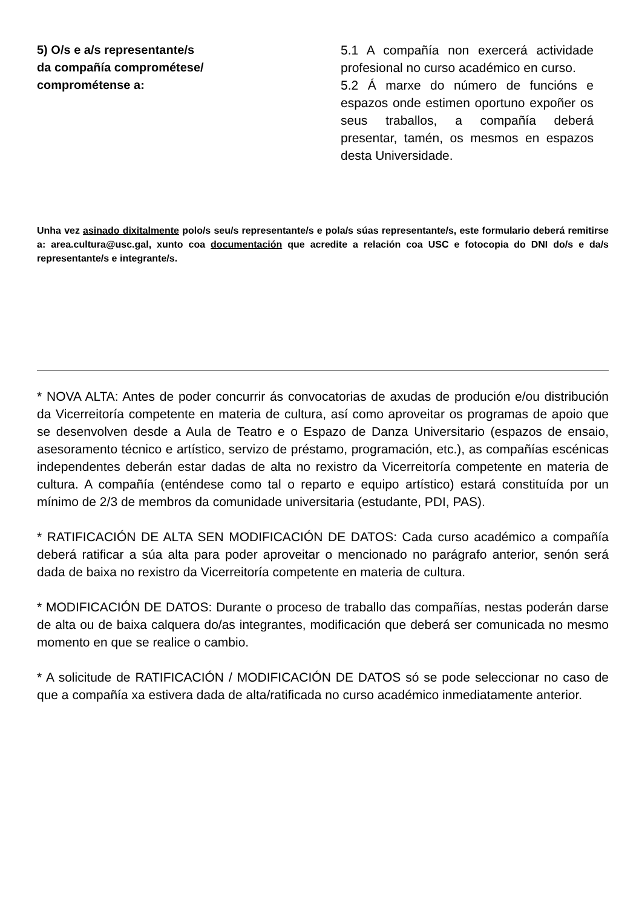5) O/s e a/s representante/s
da compañía comprométese/
comprométense a:
5.1 A compañía non exercerá actividade profesional no curso académico en curso.
5.2 Á marxe do número de funcións e espazos onde estimen oportuno expoñer os seus traballos, a compañía deberá presentar, tamén, os mesmos en espazos desta Universidade.
Unha vez asinado dixitalmente polo/s seu/s representante/s e pola/s súas representante/s, este formulario deberá remitirse a: area.cultura@usc.gal, xunto coa documentación que acredite a relación coa USC e fotocopia do DNI do/s e da/s representante/s e integrante/s.
* NOVA ALTA: Antes de poder concurrir ás convocatorias de axudas de produción e/ou distribución da Vicerreitoría competente en materia de cultura, así como aproveitar os programas de apoio que se desenvolven desde a Aula de Teatro e o Espazo de Danza Universitario (espazos de ensaio, asesoramento técnico e artístico, servizo de préstamo, programación, etc.), as compañías escénicas independentes deberán estar dadas de alta no rexistro da Vicerreitoría competente en materia de cultura. A compañía (enténdese como tal o reparto e equipo artístico) estará constituída por un mínimo de 2/3 de membros da comunidade universitaria (estudante, PDI, PAS).
* RATIFICACIÓN DE ALTA SEN MODIFICACIÓN DE DATOS: Cada curso académico a compañía deberá ratificar a súa alta para poder aproveitar o mencionado no parágrafo anterior, senón será dada de baixa no rexistro da Vicerreitoría competente en materia de cultura.
* MODIFICACIÓN DE DATOS: Durante o proceso de traballo das compañías, nestas poderán darse de alta ou de baixa calquera do/as integrantes, modificación que deberá ser comunicada no mesmo momento en que se realice o cambio.
* A solicitude de RATIFICACIÓN / MODIFICACIÓN DE DATOS só se pode seleccionar no caso de que a compañía xa estivera dada de alta/ratificada no curso académico inmediatamente anterior.